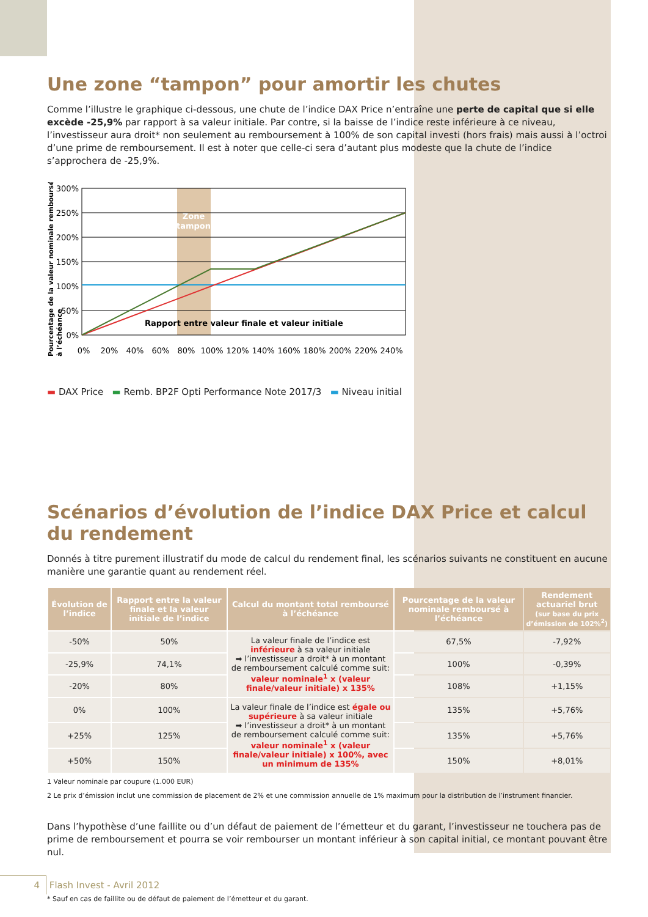Une zone “tampon” pour amortir les chutes
Comme l’illustre le graphique ci-dessous, une chute de l’indice DAX Price n’entraîne une perte de capital que si elle excède -25,9% par rapport à sa valeur initiale. Par contre, si la baisse de l’indice reste inférieure à ce niveau, l’investisseur aura droit* non seulement au remboursement à 100% de son capital investi (hors frais) mais aussi à l’octroi d’une prime de remboursement. Il est à noter que celle-ci sera d’autant plus modeste que la chute de l’indice s’approchera de -25,9%.
Pourcentage de la valeur nominale remboursé
à l’échéance
Zone
tampon
Rapport entre valeur finale et valeur initiale
300%
250%
200%
150%
100%
50%
0%
0%
20%
40%
60%
80%
100%
120%
140%
160%
180%
200%
220%
240%
▬ DAX Price ▬ Remb. BP2F Opti Performance Note 2017/3 ▬ Niveau initial
Scénarios d’évolution de l’indice DAX Price et calcul du rendement
Donnés à titre purement illustratif du mode de calcul du rendement final, les scénarios suivants ne constituent en aucune manière une garantie quant au rendement réel.
| Évolution de l’indice | Rapport entre la valeur finale et la valeur initiale de l’indice | Calcul du montant total remboursé à l’échéance | Pourcentage de la valeur nominale remboursé à l’échéance | Rendement actuariel brut (sur base du prix d’émission de 102%<sup>2</sup>) |
| --- | --- | --- | --- | --- |
| -50% | 50% | La valeur finale de l’indice est inférieure à sa valeur initiale ➡ l’investisseur a droit* à un montant de remboursement calculé comme suit: valeur nominale<sup>1</sup> x (valeur finale/valeur initiale) x 135% | 67,5% | -7,92% |
| -25,9% | 74,1% | | 100% | -0,39% |
| -20% | 80% | | 108% | +1,15% |
| 0% | 100% | La valeur finale de l’indice est égale ou supérieure à sa valeur initiale ➡ l’investisseur a droit* à un montant de remboursement calculé comme suit: valeur nominale<sup>1</sup> x (valeur finale/valeur initiale) x 100%, avec un minimum de 135% | 135% | +5,76% |
| +25% | 125% | | 135% | +5,76% |
| +50% | 150% | | 150% | +8,01% |
1 Valeur nominale par coupure (1.000 EUR)
2 Le prix d’émission inclut une commission de placement de 2% et une commission annuelle de 1% maximum pour la distribution de l’instrument financier.
Dans l’hypothèse d’une faillite ou d’un défaut de paiement de l’émetteur et du garant, l’investisseur ne touchera pas de prime de remboursement et pourra se voir rembourser un montant inférieur à son capital initial, ce montant pouvant être nul.
* Sauf en cas de faillite ou de défaut de paiement de l’émetteur et du garant.
4 Flash Invest - Avril 2012